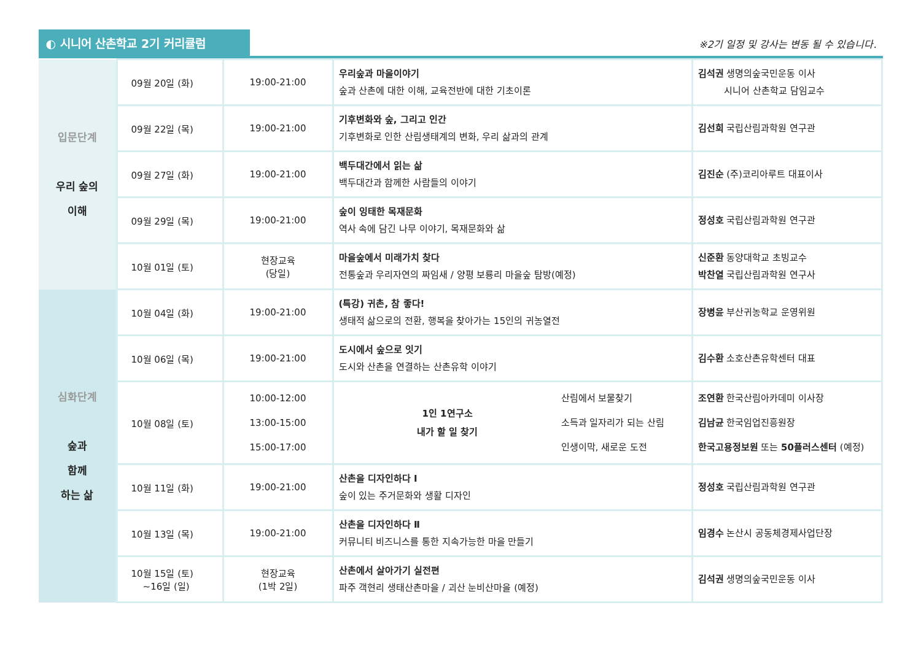◐ 시니어 산촌학교 2기 커리큘럼
※2기 일정 및 강사는 변동 될 수 있습니다.
| 입문단계 우리 숲의 이해 | 09월 20일 (화) | 19:00-21:00 | 우리숲과 마을이야기 숲과 산촌에 대한 이해, 교육전반에 대한 기초이론 | 김석권 생명의숲국민운동 이사 시니어 산촌학교 담임교수 |
| | 09월 22일 (목) | 19:00-21:00 | 기후변화와 숲, 그리고 인간 기후변화로 인한 산림생태계의 변화, 우리 삶과의 관계 | 김선희 국립산림과학원 연구관 |
| | 09월 27일 (화) | 19:00-21:00 | 백두대간에서 읽는 삶 백두대간과 함께한 사람들의 이야기 | 김진순 (주)코리아루트 대표이사 |
| | 09월 29일 (목) | 19:00-21:00 | 숲이 잉태한 목재문화 역사 속에 담긴 나무 이야기, 목재문화와 삶 | 정성호 국립산림과학원 연구관 |
| | 10월 01일 (토) | 현장교육 (당일) | 마을숲에서 미래가치 찾다 전통숲과 우리자연의 짜임새 / 양평 보룡리 마을숲 탐방(예정) | 신준환 동양대학교 초빙교수 박찬열 국립산림과학원 연구사 |
| 심화단계 숲과 함께 하는 삶 | 10월 04일 (화) | 19:00-21:00 | (특강) 귀촌, 참 좋다! 생태적 삶으로의 전환, 행복을 찾아가는 15인의 귀농열전 | 장병윤 부산귀농학교 운영위원 |
| | 10월 06일 (목) | 19:00-21:00 | 도시에서 숲으로 잇기 도시와 산촌을 연결하는 산촌유학 이야기 | 김수환 소호산촌유학센터 대표 |
| | 10월 08일 (토) | 10:00-12:00 13:00-15:00 15:00-17:00 | 1인 1연구소 내가 할 일 찾기 산림에서 보물찾기 소득과 일자리가 되는 산림 인생이막, 새로운 도전 | 조연환 한국산림아카데미 이사장 김남균 한국임업진흥원장 한국고용정보원 또는 50플러스센터 (예정) |
| | 10월 11일 (화) | 19:00-21:00 | 산촌을 디자인하다 Ⅰ 숲이 있는 주거문화와 생활 디자인 | 정성호 국립산림과학원 연구관 |
| | 10월 13일 (목) | 19:00-21:00 | 산촌을 디자인하다 Ⅱ 커뮤니티 비즈니스를 통한 지속가능한 마을 만들기 | 임경수 논산시 공동체경제사업단장 |
| | 10월 15일 (토) ~16일 (일) | 현장교육 (1박 2일) | 산촌에서 살아가기 실전편 파주 객현리 생태산촌마을 / 괴산 눈비산마을 (예정) | 김석권 생명의숲국민운동 이사 |